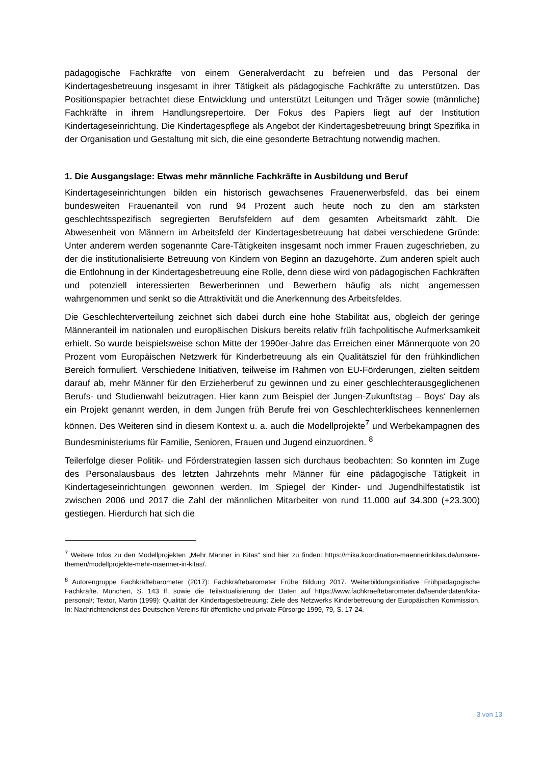pädagogische Fachkräfte von einem Generalverdacht zu befreien und das Personal der Kindertagesbetreuung insgesamt in ihrer Tätigkeit als pädagogische Fachkräfte zu unterstützen. Das Positionspapier betrachtet diese Entwicklung und unterstützt Leitungen und Träger sowie (männliche) Fachkräfte in ihrem Handlungsrepertoire. Der Fokus des Papiers liegt auf der Institution Kindertageseinrichtung. Die Kindertagespflege als Angebot der Kindertagesbetreuung bringt Spezifika in der Organisation und Gestaltung mit sich, die eine gesonderte Betrachtung notwendig machen.
1. Die Ausgangslage: Etwas mehr männliche Fachkräfte in Ausbildung und Beruf
Kindertageseinrichtungen bilden ein historisch gewachsenes Frauenerwerbsfeld, das bei einem bundesweiten Frauenanteil von rund 94 Prozent auch heute noch zu den am stärksten geschlechtsspezifisch segregierten Berufsfeldern auf dem gesamten Arbeitsmarkt zählt. Die Abwesenheit von Männern im Arbeitsfeld der Kindertagesbetreuung hat dabei verschiedene Gründe: Unter anderem werden sogenannte Care-Tätigkeiten insgesamt noch immer Frauen zugeschrieben, zu der die institutionalisierte Betreuung von Kindern von Beginn an dazugehörte. Zum anderen spielt auch die Entlohnung in der Kindertagesbetreuung eine Rolle, denn diese wird von pädagogischen Fachkräften und potenziell interessierten Bewerberinnen und Bewerbern häufig als nicht angemessen wahrgenommen und senkt so die Attraktivität und die Anerkennung des Arbeitsfeldes.
Die Geschlechterverteilung zeichnet sich dabei durch eine hohe Stabilität aus, obgleich der geringe Männeranteil im nationalen und europäischen Diskurs bereits relativ früh fachpolitische Aufmerksamkeit erhielt. So wurde beispielsweise schon Mitte der 1990er-Jahre das Erreichen einer Männerquote von 20 Prozent vom Europäischen Netzwerk für Kinderbetreuung als ein Qualitätsziel für den frühkindlichen Bereich formuliert. Verschiedene Initiativen, teilweise im Rahmen von EU-Förderungen, zielten seitdem darauf ab, mehr Männer für den Erzieherberuf zu gewinnen und zu einer geschlechterausgeglichenen Berufs- und Studienwahl beizutragen. Hier kann zum Beispiel der Jungen-Zukunftstag – Boys‘ Day als ein Projekt genannt werden, in dem Jungen früh Berufe frei von Geschlechterklischees kennenlernen können. Des Weiteren sind in diesem Kontext u. a. auch die Modellprojekte<sup>7</sup> und Werbekampagnen des Bundesministeriums für Familie, Senioren, Frauen und Jugend einzuordnen. <sup>8</sup>
Teilerfolge dieser Politik- und Förderstrategien lassen sich durchaus beobachten: So konnten im Zuge des Personalausbaus des letzten Jahrzehnts mehr Männer für eine pädagogische Tätigkeit in Kindertageseinrichtungen gewonnen werden. Im Spiegel der Kinder- und Jugendhilfestatistik ist zwischen 2006 und 2017 die Zahl der männlichen Mitarbeiter von rund 11.000 auf 34.300 (+23.300) gestiegen. Hierdurch hat sich die
<sup>7</sup> Weitere Infos zu den Modellprojekten „Mehr Männer in Kitas“ sind hier zu finden: https://mika.koordination-maennerinkitas.de/unsere-themen/modellprojekte-mehr-maenner-in-kitas/.
<sup>8</sup> Autorengruppe Fachkräftebarometer (2017): Fachkräftebarometer Frühe Bildung 2017. Weiterbildungsinitiative Frühpädagogische Fachkräfte. München, S. 143 ff. sowie die Teilaktualisierung der Daten auf https://www.fachkraeftebarometer.de/laenderdaten/kita-personal/; Textor, Martin (1999): Qualität der Kindertagesbetreuung: Ziele des Netzwerks Kinderbetreuung der Europäischen Kommission. In: Nachrichtendienst des Deutschen Vereins für öffentliche und private Fürsorge 1999, 79, S. 17-24.
3 von 13